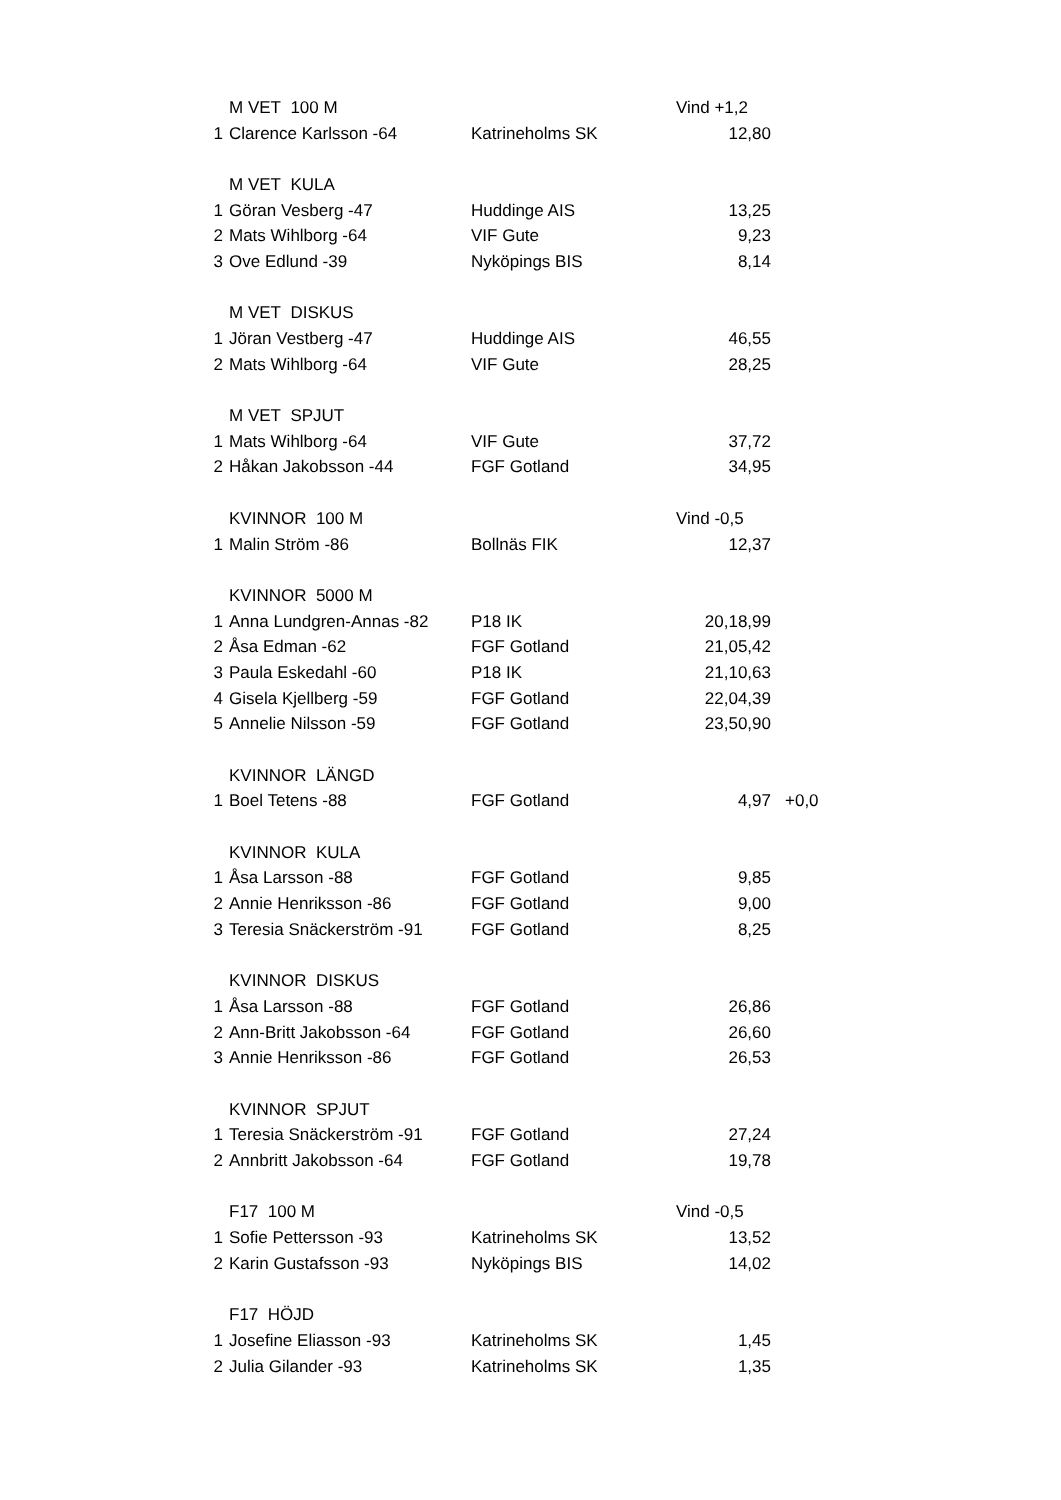| | M VET 100 M | | Vind +1,2 | |
| 1 | Clarence Karlsson -64 | Katrineholms SK | 12,80 | |
| | M VET KULA | | | |
| 1 | Göran Vesberg -47 | Huddinge AIS | 13,25 | |
| 2 | Mats Wihlborg -64 | VIF Gute | 9,23 | |
| 3 | Ove Edlund -39 | Nyköpings BIS | 8,14 | |
| | M VET DISKUS | | | |
| 1 | Jöran Vestberg -47 | Huddinge AIS | 46,55 | |
| 2 | Mats Wihlborg -64 | VIF Gute | 28,25 | |
| | M VET SPJUT | | | |
| 1 | Mats Wihlborg -64 | VIF Gute | 37,72 | |
| 2 | Håkan Jakobsson -44 | FGF Gotland | 34,95 | |
| | KVINNOR 100 M | | Vind -0,5 | |
| 1 | Malin Ström -86 | Bollnäs FIK | 12,37 | |
| | KVINNOR 5000 M | | | |
| 1 | Anna Lundgren-Annas -82 | P18 IK | 20,18,99 | |
| 2 | Åsa Edman -62 | FGF Gotland | 21,05,42 | |
| 3 | Paula Eskedahl -60 | P18 IK | 21,10,63 | |
| 4 | Gisela Kjellberg -59 | FGF Gotland | 22,04,39 | |
| 5 | Annelie Nilsson -59 | FGF Gotland | 23,50,90 | |
| | KVINNOR LÄNGD | | | |
| 1 | Boel Tetens -88 | FGF Gotland | 4,97 | +0,0 |
| | KVINNOR KULA | | | |
| 1 | Åsa Larsson -88 | FGF Gotland | 9,85 | |
| 2 | Annie Henriksson -86 | FGF Gotland | 9,00 | |
| 3 | Teresia Snäckerström -91 | FGF Gotland | 8,25 | |
| | KVINNOR DISKUS | | | |
| 1 | Åsa Larsson -88 | FGF Gotland | 26,86 | |
| 2 | Ann-Britt Jakobsson -64 | FGF Gotland | 26,60 | |
| 3 | Annie Henriksson -86 | FGF Gotland | 26,53 | |
| | KVINNOR SPJUT | | | |
| 1 | Teresia Snäckerström -91 | FGF Gotland | 27,24 | |
| 2 | Annbritt Jakobsson -64 | FGF Gotland | 19,78 | |
| | F17 100 M | | Vind -0,5 | |
| 1 | Sofie Pettersson -93 | Katrineholms SK | 13,52 | |
| 2 | Karin Gustafsson -93 | Nyköpings BIS | 14,02 | |
| | F17 HÖJD | | | |
| 1 | Josefine Eliasson -93 | Katrineholms SK | 1,45 | |
| 2 | Julia Gilander -93 | Katrineholms SK | 1,35 | |